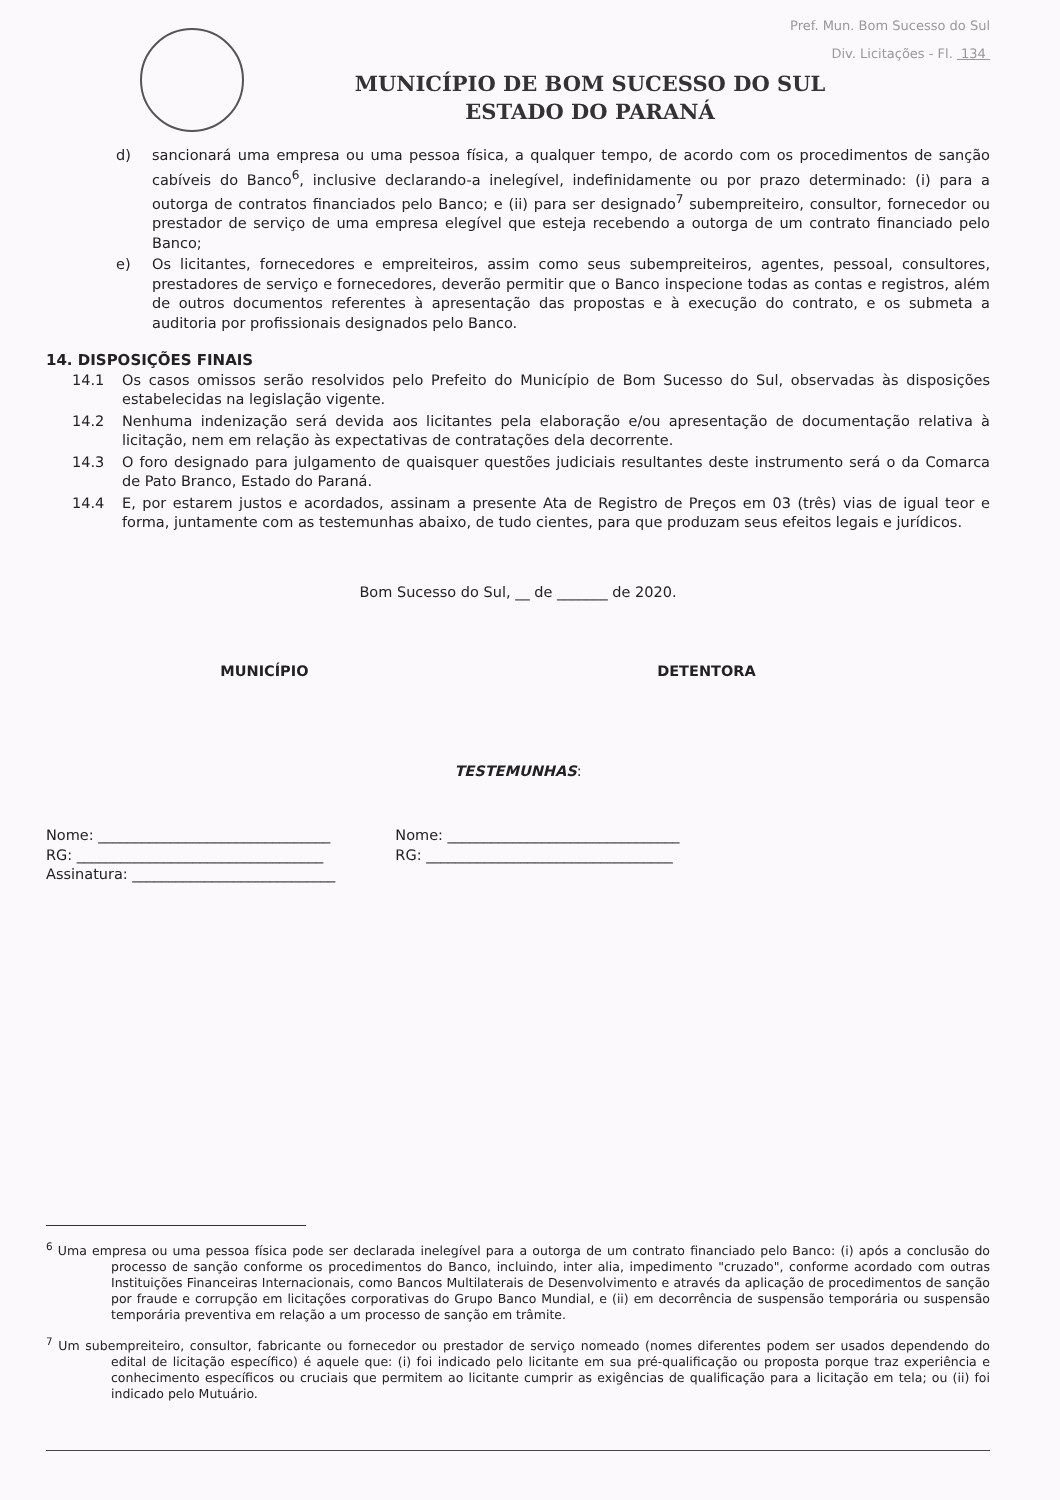Pref. Mun. Bom Sucesso do Sul
Div. Licitações - Fl. 134
MUNICÍPIO DE BOM SUCESSO DO SUL
ESTADO DO PARANÁ
d) sancionará uma empresa ou uma pessoa física, a qualquer tempo, de acordo com os procedimentos de sanção cabíveis do Banco<sup>6</sup>, inclusive declarando-a inelegível, indefinidamente ou por prazo determinado: (i) para a outorga de contratos financiados pelo Banco; e (ii) para ser designado<sup>7</sup> subempreiteiro, consultor, fornecedor ou prestador de serviço de uma empresa elegível que esteja recebendo a outorga de um contrato financiado pelo Banco;
e) Os licitantes, fornecedores e empreiteiros, assim como seus subempreiteiros, agentes, pessoal, consultores, prestadores de serviço e fornecedores, deverão permitir que o Banco inspecione todas as contas e registros, além de outros documentos referentes à apresentação das propostas e à execução do contrato, e os submeta a auditoria por profissionais designados pelo Banco.
14. DISPOSIÇÕES FINAIS
14.1 Os casos omissos serão resolvidos pelo Prefeito do Município de Bom Sucesso do Sul, observadas às disposições estabelecidas na legislação vigente.
14.2 Nenhuma indenização será devida aos licitantes pela elaboração e/ou apresentação de documentação relativa à licitação, nem em relação às expectativas de contratações dela decorrente.
14.3 O foro designado para julgamento de quaisquer questões judiciais resultantes deste instrumento será o da Comarca de Pato Branco, Estado do Paraná.
14.4 E, por estarem justos e acordados, assinam a presente Ata de Registro de Preços em 03 (três) vias de igual teor e forma, juntamente com as testemunhas abaixo, de tudo cientes, para que produzam seus efeitos legais e jurídicos.
Bom Sucesso do Sul, __ de _______ de 2020.
MUNICÍPIO DETENTORA
TESTEMUNHAS:
Nome: ________________________________
RG: __________________________________
Assinatura: ____________________________
Nome: ________________________________
RG: __________________________________
<sup>6</sup> Uma empresa ou uma pessoa física pode ser declarada inelegível para a outorga de um contrato financiado pelo Banco: (i) após a conclusão do processo de sanção conforme os procedimentos do Banco, incluindo, inter alia, impedimento "cruzado", conforme acordado com outras Instituições Financeiras Internacionais, como Bancos Multilaterais de Desenvolvimento e através da aplicação de procedimentos de sanção por fraude e corrupção em licitações corporativas do Grupo Banco Mundial, e (ii) em decorrência de suspensão temporária ou suspensão temporária preventiva em relação a um processo de sanção em trâmite.
<sup>7</sup> Um subempreiteiro, consultor, fabricante ou fornecedor ou prestador de serviço nomeado (nomes diferentes podem ser usados dependendo do edital de licitação específico) é aquele que: (i) foi indicado pelo licitante em sua pré-qualificação ou proposta porque traz experiência e conhecimento específicos ou cruciais que permitem ao licitante cumprir as exigências de qualificação para a licitação em tela; ou (ii) foi indicado pelo Mutuário.